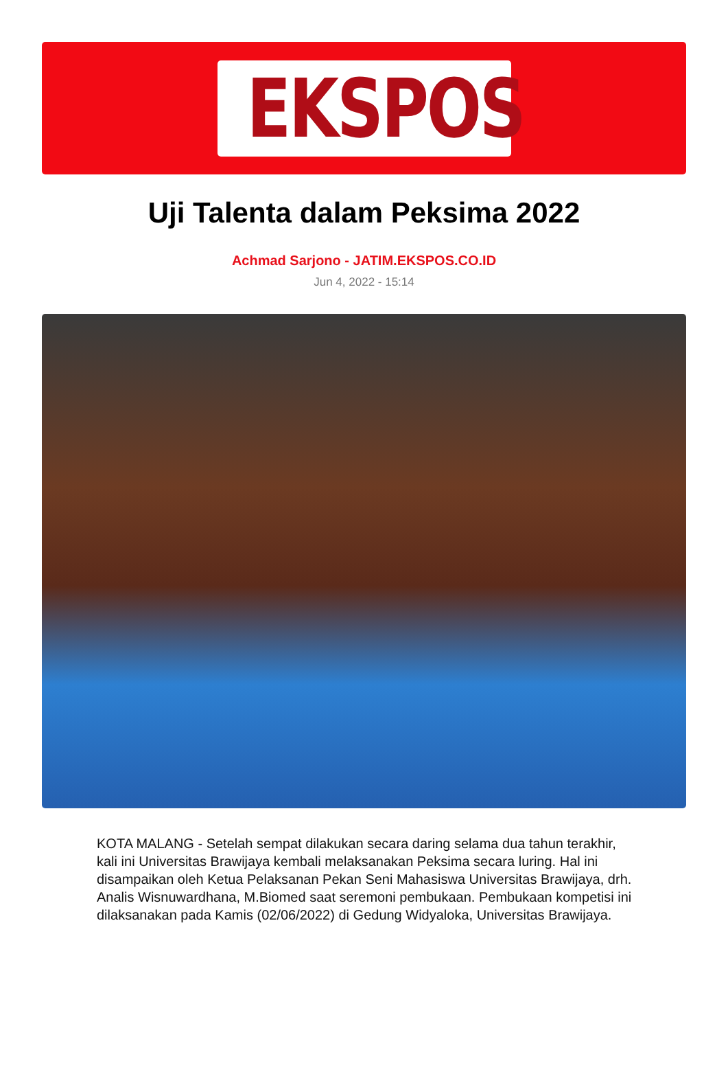EKSPOS
Uji Talenta dalam Peksima 2022
Achmad Sarjono - JATIM.EKSPOS.CO.ID
Jun 4, 2022 - 15:14
KOTA MALANG - Setelah sempat dilakukan secara daring selama dua tahun terakhir, kali ini Universitas Brawijaya kembali melaksanakan Peksima secara luring. Hal ini disampaikan oleh Ketua Pelaksanan Pekan Seni Mahasiswa Universitas Brawijaya, drh. Analis Wisnuwardhana, M.Biomed saat seremoni pembukaan. Pembukaan kompetisi ini dilaksanakan pada Kamis (02/06/2022) di Gedung Widyaloka, Universitas Brawijaya.